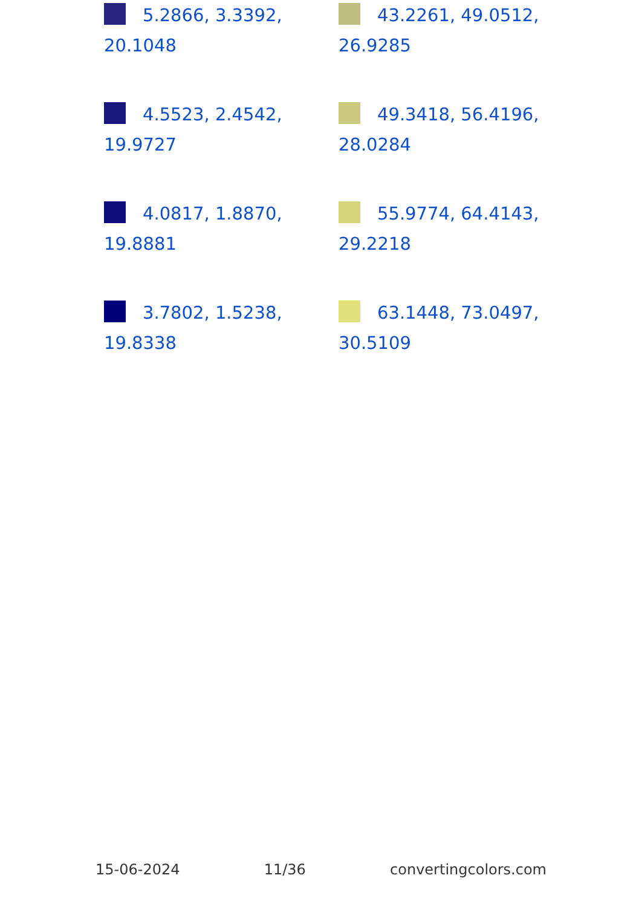5.2866, 3.3392, 20.1048
43.2261, 49.0512, 26.9285
4.5523, 2.4542, 19.9727
49.3418, 56.4196, 28.0284
4.0817, 1.8870, 19.8881
55.9774, 64.4143, 29.2218
3.7802, 1.5238, 19.8338
63.1448, 73.0497, 30.5109
15-06-2024 11/36 convertingcolors.com